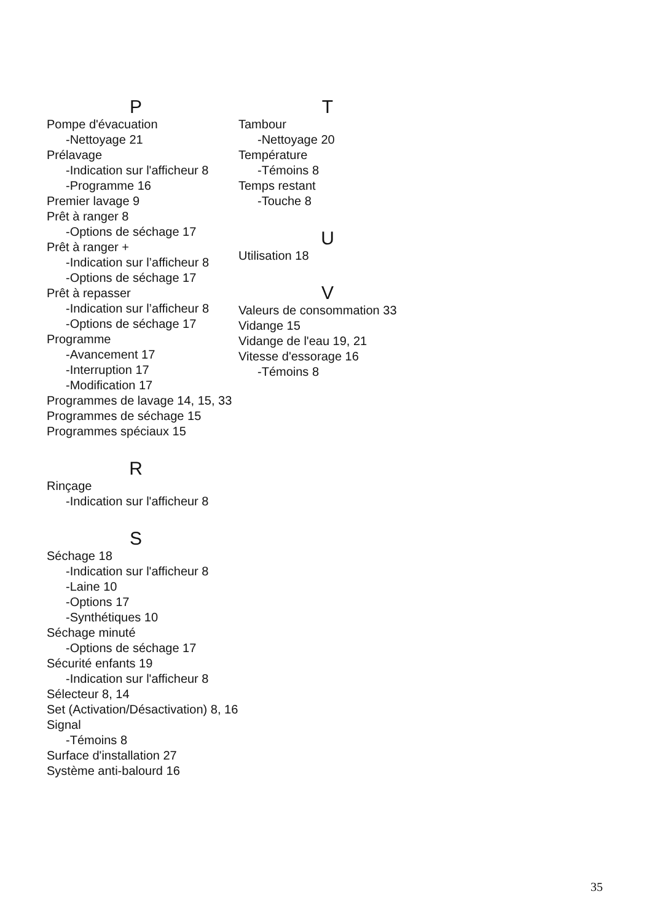P
Pompe d'évacuation
-Nettoyage 21
Prélavage
-Indication sur l'afficheur 8
-Programme 16
Premier lavage 9
Prêt à ranger 8
-Options de séchage 17
Prêt à ranger +
-Indication sur l’afficheur 8
-Options de séchage 17
Prêt à repasser
-Indication sur l’afficheur 8
-Options de séchage 17
Programme
-Avancement 17
-Interruption 17
-Modification 17
Programmes de lavage 14, 15, 33
Programmes de séchage 15
Programmes spéciaux 15
R
Rinçage
-Indication sur l'afficheur 8
S
Séchage 18
-Indication sur l'afficheur 8
-Laine 10
-Options 17
-Synthétiques 10
Séchage minuté
-Options de séchage 17
Sécurité enfants 19
-Indication sur l'afficheur 8
Sélecteur 8, 14
Set (Activation/Désactivation) 8, 16
Signal
-Témoins 8
Surface d'installation 27
Système anti-balourd 16
T
Tambour
-Nettoyage 20
Température
-Témoins 8
Temps restant
-Touche 8
U
Utilisation 18
V
Valeurs de consommation 33
Vidange 15
Vidange de l'eau 19, 21
Vitesse d'essorage 16
-Témoins 8
35